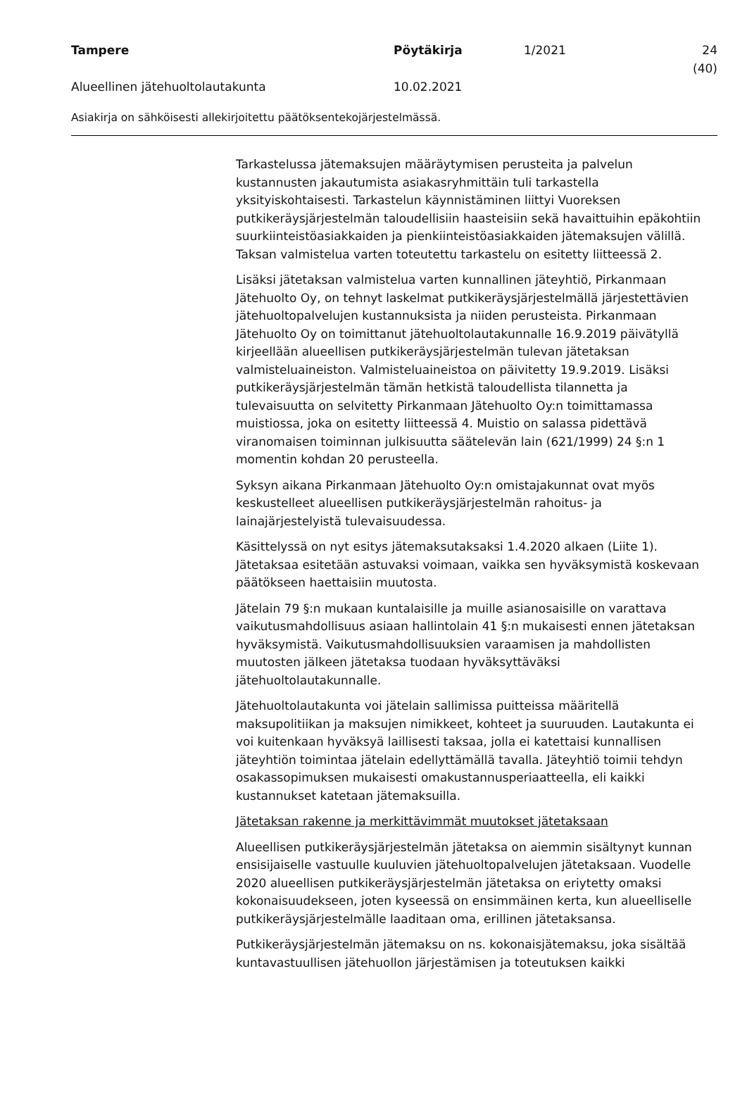Tampere Pöytäkirja 1/2021 24 (40)
Alueellinen jätehuoltolautakunta 10.02.2021
Asiakirja on sähköisesti allekirjoitettu päätöksentekojärjestelmässä.
Tarkastelussa jätemaksujen määräytymisen perusteita ja palvelun kustannusten jakautumista asiakasryhmittäin tuli tarkastella yksityiskohtaisesti. Tarkastelun käynnistäminen liittyi Vuoreksen putkikeräysjärjestelmän taloudellisiin haasteisiin sekä havaittuihin epäkohtiin suurkiinteistöasiakkaiden ja pienkiinteistöasiakkaiden jätemaksujen välillä. Taksan valmistelua varten toteutettu tarkastelu on esitetty liitteessä 2.
Lisäksi jätetaksan valmistelua varten kunnallinen jäteyhtiö, Pirkanmaan Jätehuolto Oy, on tehnyt laskelmat putkikeräysjärjestelmällä järjestettävien jätehuoltopalvelujen kustannuksista ja niiden perusteista. Pirkanmaan Jätehuolto Oy on toimittanut jätehuoltolautakunnalle 16.9.2019 päivätyllä kirjeellään alueellisen putkikeräysjärjestelmän tulevan jätetaksan valmisteluaineiston. Valmisteluaineistoa on päivitetty 19.9.2019. Lisäksi putkikeräysjärjestelmän tämän hetkistä taloudellista tilannetta ja tulevaisuutta on selvitetty Pirkanmaan Jätehuolto Oy:n toimittamassa muistiossa, joka on esitetty liitteessä 4. Muistio on salassa pidettävä viranomaisen toiminnan julkisuutta säätelevän lain (621/1999) 24 §:n 1 momentin kohdan 20 perusteella.
Syksyn aikana Pirkanmaan Jätehuolto Oy:n omistajakunnat ovat myös keskustelleet alueellisen putkikeräysjärjestelmän rahoitus- ja lainajärjestelyistä tulevaisuudessa.
Käsittelyssä on nyt esitys jätemaksutaksaksi 1.4.2020 alkaen (Liite 1). Jätetaksaa esitetään astuvaksi voimaan, vaikka sen hyväksymistä koskevaan päätökseen haettaisiin muutosta.
Jätelain 79 §:n mukaan kuntalaisille ja muille asianosaisille on varattava vaikutusmahdollisuus asiaan hallintolain 41 §:n mukaisesti ennen jätetaksan hyväksymistä. Vaikutusmahdollisuuksien varaamisen ja mahdollisten muutosten jälkeen jätetaksa tuodaan hyväksyttäväksi jätehuoltolautakunnalle.
Jätehuoltolautakunta voi jätelain sallimissa puitteissa määritellä maksupolitiikan ja maksujen nimikkeet, kohteet ja suuruuden. Lautakunta ei voi kuitenkaan hyväksyä laillisesti taksaa, jolla ei katettaisi kunnallisen jäteyhtiön toimintaa jätelain edellyttämällä tavalla. Jäteyhtiö toimii tehdyn osakassopimuksen mukaisesti omakustannusperiaatteella, eli kaikki kustannukset katetaan jätemaksuilla.
Jätetaksan rakenne ja merkittävimmät muutokset jätetaksaan
Alueellisen putkikeräysjärjestelmän jätetaksa on aiemmin sisältynyt kunnan ensisijaiselle vastuulle kuuluvien jätehuoltopalvelujen jätetaksaan. Vuodelle 2020 alueellisen putkikeräysjärjestelmän jätetaksa on eriytetty omaksi kokonaisuudekseen, joten kyseessä on ensimmäinen kerta, kun alueelliselle putkikeräysjärjestelmälle laaditaan oma, erillinen jätetaksansa.
Putkikeräysjärjestelmän jätemaksu on ns. kokonaisjätemaksu, joka sisältää kuntavastuullisen jätehuollon järjestämisen ja toteutuksen kaikki